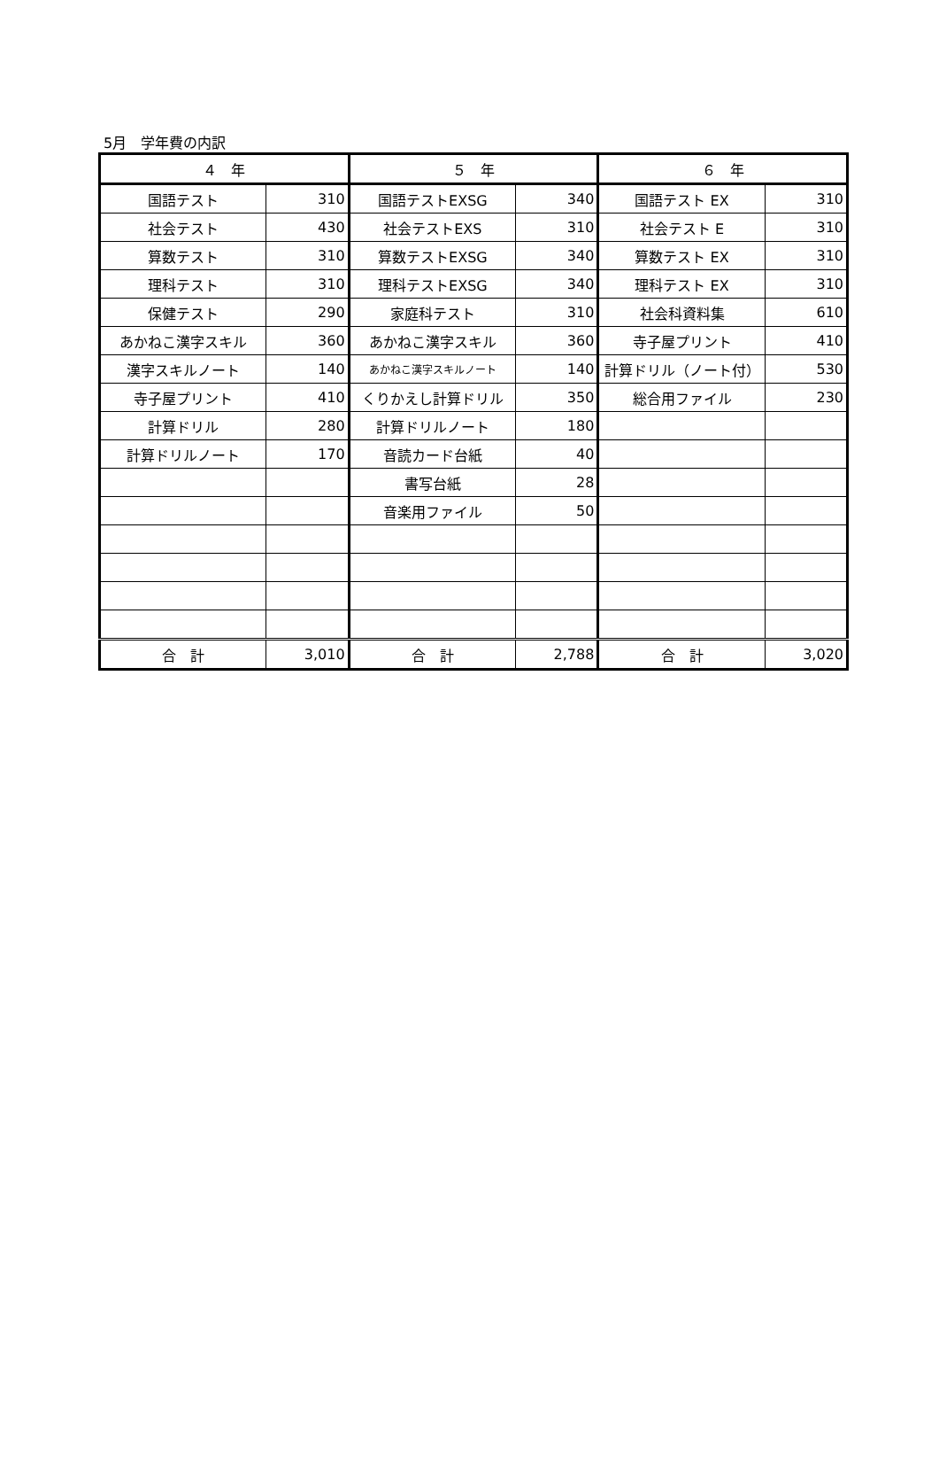5月　学年費の内訳
| ４ 年 | | ５ 年 | | ６ 年 | |
| --- | --- | --- | --- | --- | --- |
| 国語テスト | 310 | 国語テストEXSG | 340 | 国語テスト EX | 310 |
| 社会テスト | 430 | 社会テストEXS | 310 | 社会テスト E | 310 |
| 算数テスト | 310 | 算数テストEXSG | 340 | 算数テスト EX | 310 |
| 理科テスト | 310 | 理科テストEXSG | 340 | 理科テスト EX | 310 |
| 保健テスト | 290 | 家庭科テスト | 310 | 社会科資料集 | 610 |
| あかねこ漢字スキル | 360 | あかねこ漢字スキル | 360 | 寺子屋プリント | 410 |
| 漢字スキルノート | 140 | あかねこ漢字スキルノート | 140 | 計算ドリル（ノート付） | 530 |
| 寺子屋プリント | 410 | くりかえし計算ドリル | 350 | 総合用ファイル | 230 |
| 計算ドリル | 280 | 計算ドリルノート | 180 | | |
| 計算ドリルノート | 170 | 音読カード台紙 | 40 | | |
| | | 書写台紙 | 28 | | |
| | | 音楽用ファイル | 50 | | |
| 合 計 | 3,010 | 合 計 | 2,788 | 合 計 | 3,020 |